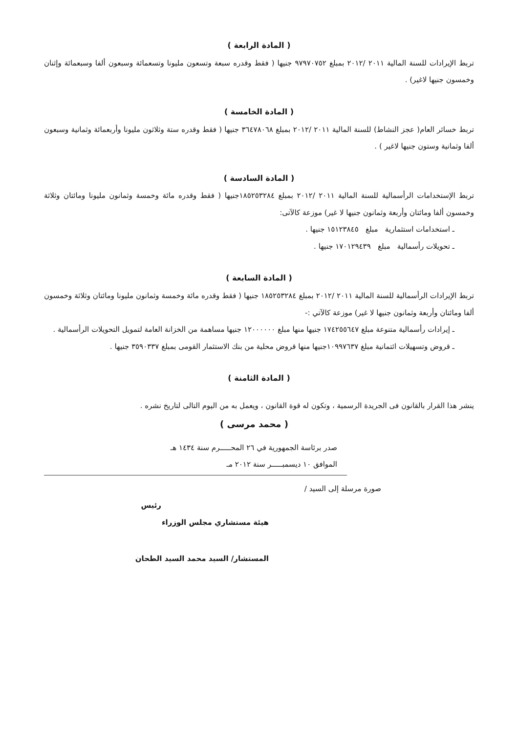( المادة الرابعة )
تربط الإيرادات للسنة المالية ٢٠١١ /٢٠١٢ بمبلغ ٩٧٩٧٠٧٥٢ جنيها ( فقط وقدره سبعة وتسعون مليونا وتسعمائة وسبعون ألفا وسبعمائة وإثنان وخمسون جنيها لاغير) .
( المادة الخامسة )
تربط خسائر العام( عجز النشاط) للسنة المالية ٢٠١١ /٢٠١٢ بمبلغ ٣٦٤٧٨٠٦٨ جنيها ( فقط وقدره ستة وثلاثون مليونا وأربعمائة وثمانية وسبعون ألفا وثمانية وستون جنيها لاغير ) .
( المادة السادسة )
تربط الإستخدامات الرأسمالية للسنة المالية ٢٠١١ /٢٠١٢ بمبلغ ١٨٥٢٥٣٢٨٤جنيها ( فقط وقدره مائة وخمسة وثمانون مليونا ومائتان وثلاثة وخمسون ألفا ومائتان وأربعة وثمانون جنيها لا غير) موزعة كالآتى:
ـ استخدامات استثمارية مبلغ ١٥١٢٣٨٤٥ جنيها .
ـ تحويلات رأسمالية مبلغ ١٧٠١٢٩٤٣٩ جنيها .
( المادة السابعة )
تربط الإيرادات الرأسمالية للسنة المالية ٢٠١١ /٢٠١٢ بمبلغ ١٨٥٢٥٣٢٨٤ جنيها ( فقط وقدره مائة وخمسة وثمانون مليونا ومائتان وثلاثة وخمسون ألفا ومائتان وأربعة وثمانون جنيها لا غير) موزعة كالآتي :-
ـ إيرادات رأسمالية متنوعة مبلغ ١٧٤٢٥٥٦٤٧ جنيها منها مبلغ ١٢٠٠٠٠٠٠ جنيها مساهمة من الخزانة العامة لتمويل التحويلات الرأسمالية .
ـ قروض وتسهيلات ائتمانية مبلغ ١٠٩٩٧٦٣٧جنيها منها قروض محلية من بنك الاستثمار القومى بمبلغ ٣٥٩٠٣٣٧ جنيها .
( المادة الثامنة )
ينشر هذا القرار بالقانون فى الجريدة الرسمية ، وتكون له قوة القانون ، ويعمل به من اليوم التالى لتاريخ نشره .
( محمد مرسى )
صدر برئاسة الجمهورية في ٢٦ المحـــــرم سنة ١٤٣٤ هـ
الموافق ١٠ ديسمبـــــر سنة ٢٠١٢ مـ
صورة مرسلة إلى السيد /
رئيس
هيئة مستشاري مجلس الوزراء
المستشار/ السيد محمد السيد الطحان